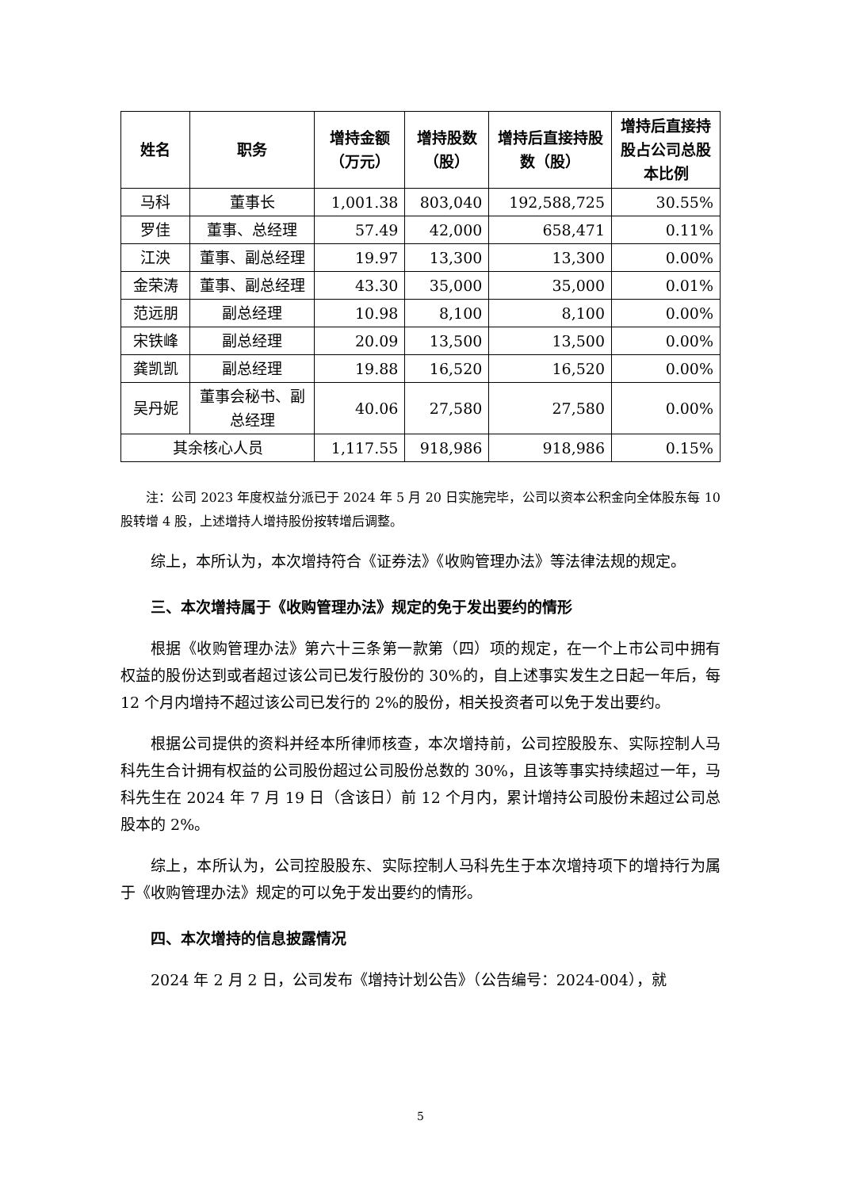| 姓名 | 职务 | 增持金额（万元） | 增持股数（股） | 增持后直接持股数（股） | 增持后直接持股占公司总股本比例 |
| --- | --- | --- | --- | --- | --- |
| 马科 | 董事长 | 1,001.38 | 803,040 | 192,588,725 | 30.55% |
| 罗佳 | 董事、总经理 | 57.49 | 42,000 | 658,471 | 0.11% |
| 江泱 | 董事、副总经理 | 19.97 | 13,300 | 13,300 | 0.00% |
| 金荣涛 | 董事、副总经理 | 43.30 | 35,000 | 35,000 | 0.01% |
| 范远朋 | 副总经理 | 10.98 | 8,100 | 8,100 | 0.00% |
| 宋铁峰 | 副总经理 | 20.09 | 13,500 | 13,500 | 0.00% |
| 龚凯凯 | 副总经理 | 19.88 | 16,520 | 16,520 | 0.00% |
| 吴丹妮 | 董事会秘书、副总经理 | 40.06 | 27,580 | 27,580 | 0.00% |
| 其余核心人员 | | 1,117.55 | 918,986 | 918,986 | 0.15% |
注：公司 2023 年度权益分派已于 2024 年 5 月 20 日实施完毕，公司以资本公积金向全体股东每 10 股转增 4 股，上述增持人增持股份按转增后调整。
综上，本所认为，本次增持符合《证券法》《收购管理办法》等法律法规的规定。
三、本次增持属于《收购管理办法》规定的免于发出要约的情形
根据《收购管理办法》第六十三条第一款第（四）项的规定，在一个上市公司中拥有权益的股份达到或者超过该公司已发行股份的 30%的，自上述事实发生之日起一年后，每 12 个月内增持不超过该公司已发行的 2%的股份，相关投资者可以免于发出要约。
根据公司提供的资料并经本所律师核查，本次增持前，公司控股股东、实际控制人马科先生合计拥有权益的公司股份超过公司股份总数的 30%，且该等事实持续超过一年，马科先生在 2024 年 7 月 19 日（含该日）前 12 个月内，累计增持公司股份未超过公司总股本的 2%。
综上，本所认为，公司控股股东、实际控制人马科先生于本次增持项下的增持行为属于《收购管理办法》规定的可以免于发出要约的情形。
四、本次增持的信息披露情况
2024 年 2 月 2 日，公司发布《增持计划公告》（公告编号：2024-004），就
5